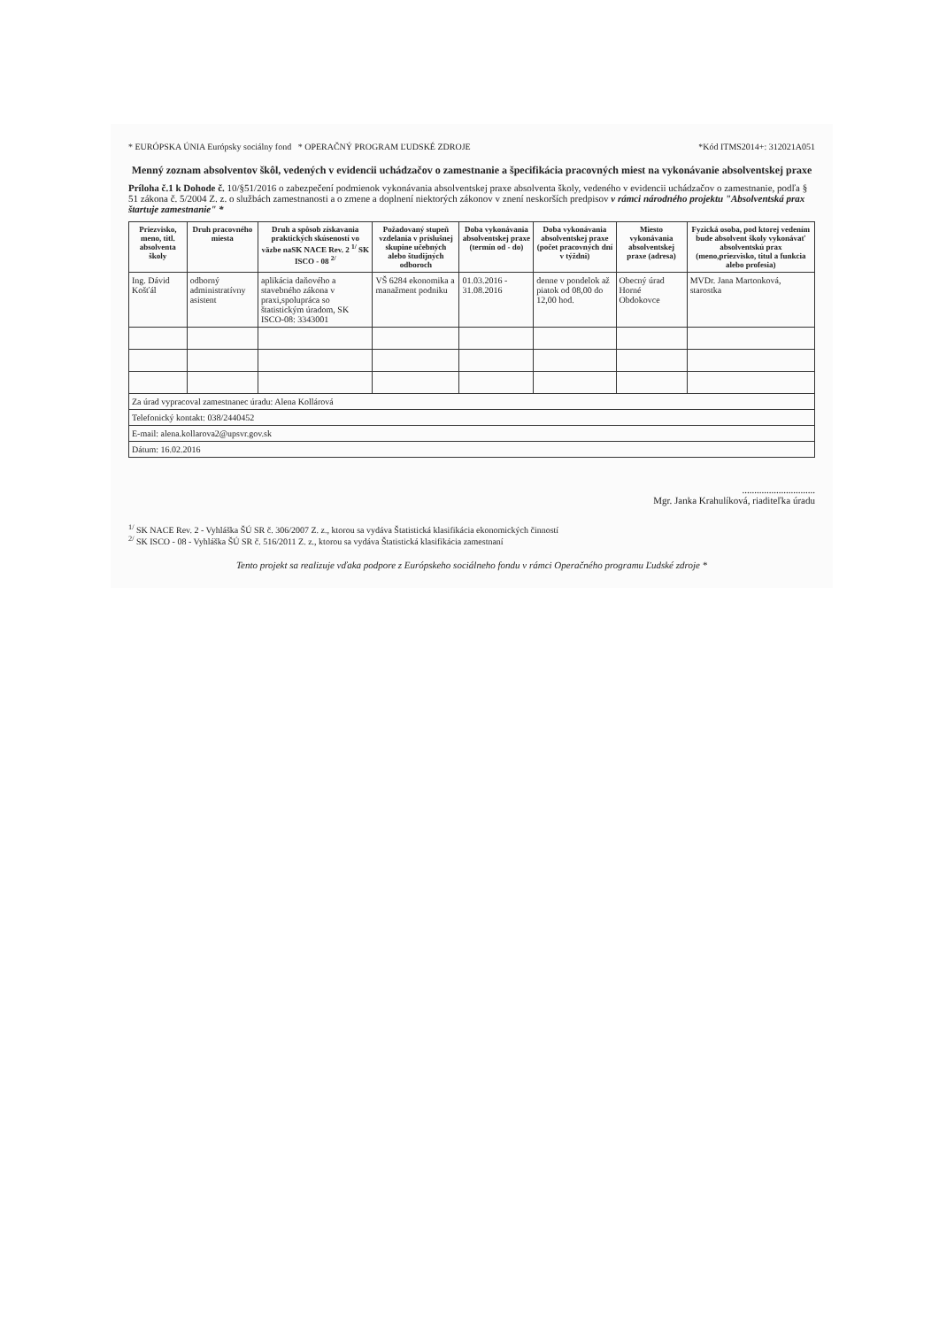* EURÓPSKA ÚNIA Európsky sociálny fond * OPERAČNÝ PROGRAM ĽUDSKÉ ZDROJE *Kód ITMS2014+: 312021A051
Menný zoznam absolventov škôl, vedených v evidencii uchádzačov o zamestnanie a špecifikácia pracovných miest na vykonávanie absolventskej praxe
Príloha č.1 k Dohode č. 10/§51/2016 o zabezpečení podmienok vykonávania absolventskej praxe absolventa školy, vedeného v evidencii uchádzačov o zamestnanie, podľa § 51 zákona č. 5/2004 Z. z. o službách zamestnanosti a o zmene a doplnení niektorých zákonov v znení neskorších predpisov v rámci národného projektu "Absolventská prax štartuje zamestnanie" *
| Priezvisko, meno, titl. absolventa školy | Druh pracovného miesta | Druh a spôsob získavania praktických skúseností vo väzbe naSK NACE Rev. 2 <sup>1/</sup> SK ISCO - 08 <sup>2/</sup> | Požadovaný stupeň vzdelania v príslušnej skupine učebných alebo študijných odboroch | Doba vykonávania absolventskej praxe (termín od - do) | Doba vykonávania absolventskej praxe (počet pracovných dní v týždni) | Miesto vykonávania absolventskej praxe (adresa) | Fyzická osoba, pod ktorej vedením bude absolvent školy vykonávať absolventskú prax (meno,priezvisko, titul a funkcia alebo profesia) |
| --- | --- | --- | --- | --- | --- | --- | --- |
| Ing. Dávid Košťál | odborný administratívny asistent | aplikácia daňového a stavebného zákona v praxi,spolupráca so štatistickým úradom, SK ISCO-08: 3343001 | VŠ 6284 ekonomika a manažment podniku | 01.03.2016 - 31.08.2016 | denne v pondelok až piatok od 08,00 do 12,00 hod. | Obecný úrad Horné Obdokovce | MVDr. Jana Martonková, starostka |
| Za úrad vypracoval zamestnanec úradu: Alena Kollárová | | | | | | | |
| Telefonický kontakt: 038/2440452 | | | | | | | |
| E-mail: alena.kollarova2@upsvr.gov.sk | | | | | | | |
| Dátum: 16.02.2016 | | | | | | | |
..............................
Mgr. Janka Krahulíková, riaditeľka úradu
<sup>1/</sup> SK NACE Rev. 2 - Vyhláška ŠÚ SR č. 306/2007 Z. z., ktorou sa vydáva Štatistická klasifikácia ekonomických činností
<sup>2/</sup> SK ISCO - 08 - Vyhláška ŠÚ SR č. 516/2011 Z. z., ktorou sa vydáva Štatistická klasifikácia zamestnaní
Tento projekt sa realizuje vďaka podpore z Európskeho sociálneho fondu v rámci Operačného programu Ľudské zdroje *